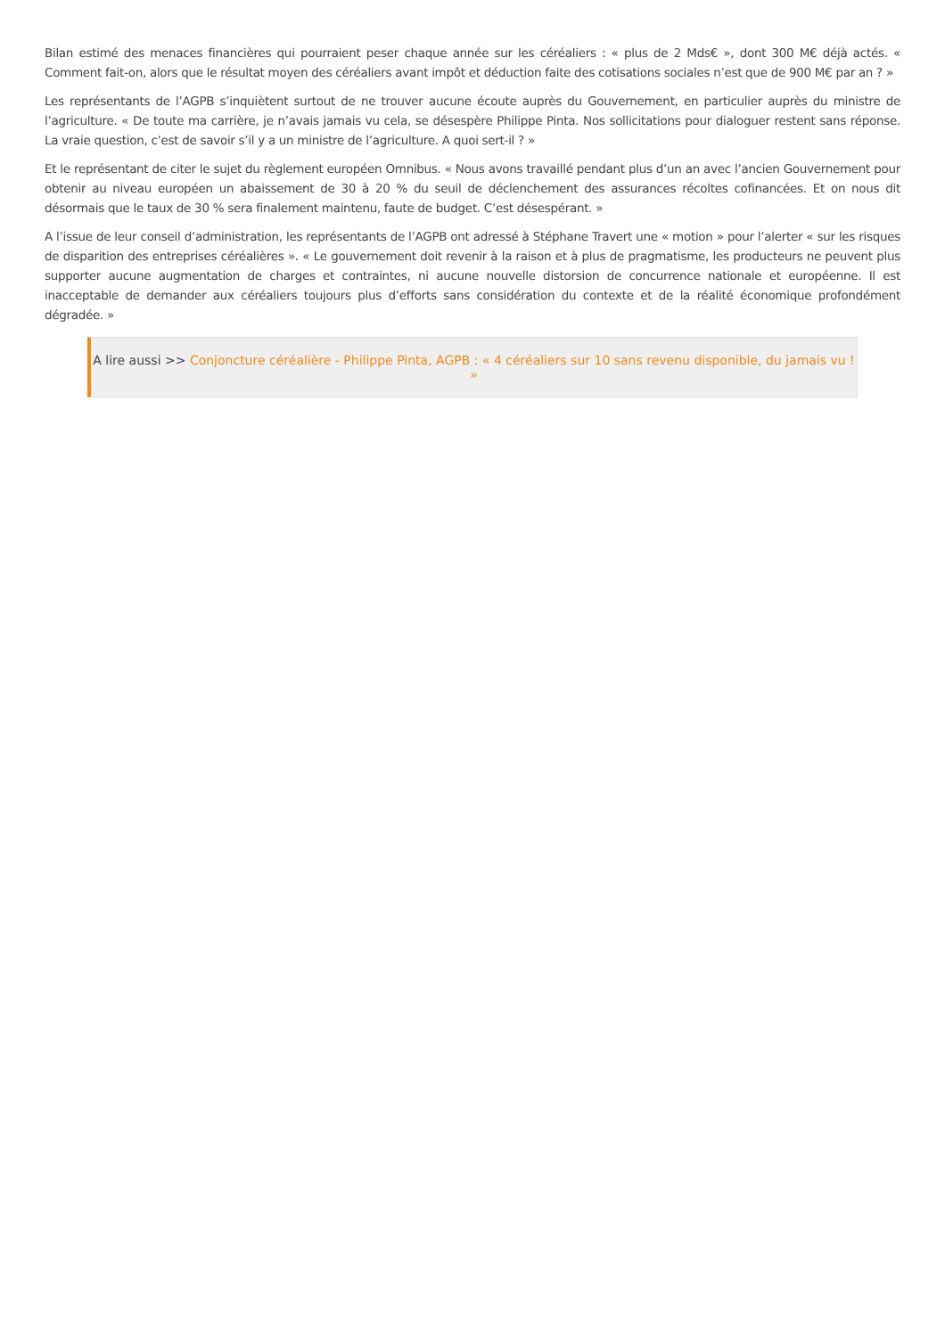Bilan estimé des menaces financières qui pourraient peser chaque année sur les céréaliers : « plus de 2 Mds€ », dont 300 M€ déjà actés. « Comment fait-on, alors que le résultat moyen des céréaliers avant impôt et déduction faite des cotisations sociales n’est que de 900 M€ par an ? »
Les représentants de l’AGPB s’inquiètent surtout de ne trouver aucune écoute auprès du Gouvernement, en particulier auprès du ministre de l’agriculture. « De toute ma carrière, je n’avais jamais vu cela, se désespère Philippe Pinta. Nos sollicitations pour dialoguer restent sans réponse. La vraie question, c’est de savoir s’il y a un ministre de l’agriculture. A quoi sert-il ? »
Et le représentant de citer le sujet du règlement européen Omnibus. « Nous avons travaillé pendant plus d’un an avec l’ancien Gouvernement pour obtenir au niveau européen un abaissement de 30 à 20 % du seuil de déclenchement des assurances récoltes cofinancées. Et on nous dit désormais que le taux de 30 % sera finalement maintenu, faute de budget. C’est désespérant. »
A l’issue de leur conseil d’administration, les représentants de l’AGPB ont adressé à Stéphane Travert une « motion » pour l’alerter « sur les risques de disparition des entreprises céréalières ». « Le gouvernement doit revenir à la raison et à plus de pragmatisme, les producteurs ne peuvent plus supporter aucune augmentation de charges et contraintes, ni aucune nouvelle distorsion de concurrence nationale et européenne. Il est inacceptable de demander aux céréaliers toujours plus d’efforts sans considération du contexte et de la réalité économique profondément dégradée. »
A lire aussi >> Conjoncture céréalière - Philippe Pinta, AGPB : « 4 céréaliers sur 10 sans revenu disponible, du jamais vu ! »